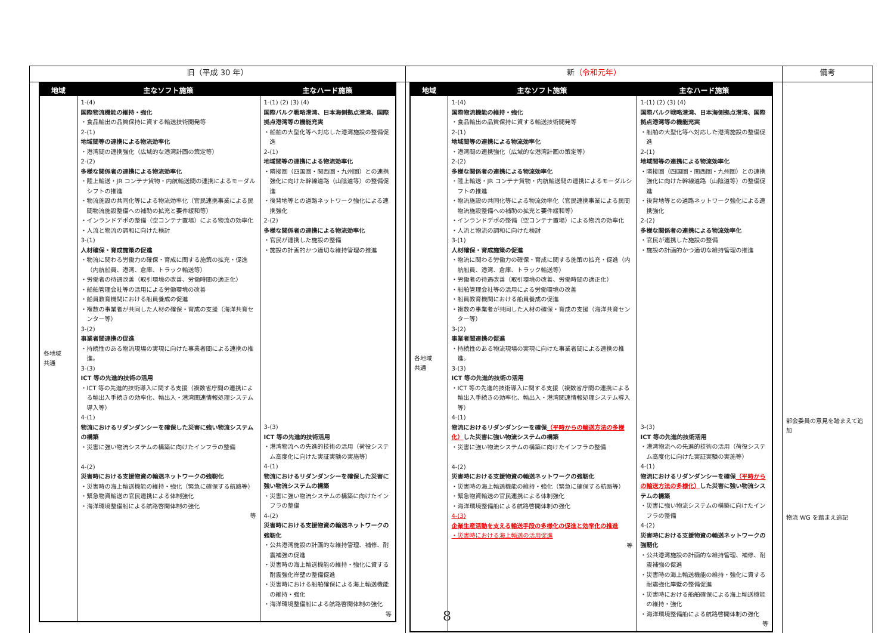| 旧（平成 30 年） | 新 （令和元年） | 備考 |
| --- | --- | --- |
| / 地域 / 主なソフト施策 / 主なハード施策 / / --- / --- / --- / / 各地域 共通 / 1-(4) 国際物流機能の維持・強化 ・食品輸出の品質保持に資する輸送技術開発等 2-(1) 地域間等の連携による物流効率化 ・港湾間の連携強化（広域的な港湾計画の策定等） 2-(2) 多様な関係者の連携による物流効率化 ・陸上輸送・JR コンテナ貨物・内航輸送間の連携によるモーダルシフトの推進 ・物流施設の共同化等による物流効率化（官民連携事業による民間物流施設整備への補助の拡充と要件緩和等） ・インランドデポの整備（空コンテナ置場）による物流の効率化 ・人流と物流の調和に向けた検討 3-(1) 人材確保・育成施策の促進 ・物流に関わる労働力の確保・育成に関する施策の拡充・促進（内航船員、港湾、倉庫、トラック輸送等） ・労働者の待遇改善（取引環境の改善、労働時間の適正化） ・船舶管理会社等の活用による労働環境の改善 ・船員教育機関における船員養成の促進 ・複数の事業者が共同した人材の確保・育成の支援（海洋共育センター等） 3-(2) 事業者間連携の促進 ・持続性のある物流現場の実現に向けた事業者間による連携の推進。 3-(3) ICT 等の先進的技術の活用 ・ICT 等の先進的技術導入に関する支援（複数省庁間の連携による輸出入手続きの効率化、輸出入・港湾関連情報処理システム導入等） 4-(1) 物流におけるリダンダンシーを確保した災害に強い物流システムの構築 ・災害に強い物流システムの構築に向けたインフラの整備 4-(2) 災害時における支援物資の輸送ネットワークの強靭化 ・災害時の海上輸送機能の維持・強化（緊急に確保する航路等） ・緊急物資輸送の官民連携による体制強化 ・海洋環境整備船による航路啓開体制の強化 等 / 1-(1) (2) (3) (4) 国際バルク戦略港湾、日本海側拠点港湾、国際拠点港湾等の機能充実 ・船舶の大型化等へ対応した港湾施設の整備促進 2-(1) 地域間等の連携による物流効率化 ・隣接圏（四国圏・関西圏・九州圏）との連携強化に向けた幹線道路（山陰道等）の整備促進 ・後背地等との道路ネットワーク強化による連携強化 2-(2) 多様な関係者の連携による物流効率化 ・官民が連携した施設の整備 ・施設の計画的かつ適切な維持管理の推進 3-(3) ICT 等の先進的技術活用 ・港湾物流への先進的技術の活用（荷役システム高度化に向けた実証実験の実施等） 4-(1) 物流におけるリダンダンシーを確保した災害に強い物流システムの構築 ・災害に強い物流システムの構築に向けたインフラの整備 4-(2) 災害時における支援物資の輸送ネットワークの強靭化 ・公共港湾施設の計画的な維持管理、補修、耐震補強の促進 ・災害時の海上輸送機能の維持・強化に資する耐震強化岸壁の整備促進 ・災害時における船舶確保による海上輸送機能の維持・強化 ・海洋環境整備船による航路啓開体制の強化 等 / | / 地域 / 主なソフト施策 / 主なハード施策 / / --- / --- / --- / / 各地域 共通 / 1-(4) 国際物流機能の維持・強化 ・食品輸出の品質保持に資する輸送技術開発等 2-(1) 地域間等の連携による物流効率化 ・港湾間の連携強化（広域的な港湾計画の策定等） 2-(2) 多様な関係者の連携による物流効率化 ・陸上輸送・JR コンテナ貨物・内航輸送間の連携によるモーダルシフトの推進 ・物流施設の共同化等による物流効率化（官民連携事業による民間物流施設整備への補助の拡充と要件緩和等） ・インランドデポの整備（空コンテナ置場）による物流の効率化 ・人流と物流の調和に向けた検討 3-(1) 人材確保・育成施策の促進 ・物流に関わる労働力の確保・育成に関する施策の拡充・促進（内航船員、港湾、倉庫、トラック輸送等） ・労働者の待遇改善（取引環境の改善、労働時間の適正化） ・船舶管理会社等の活用による労働環境の改善 ・船員教育機関における船員養成の促進 ・複数の事業者が共同した人材の確保・育成の支援（海洋共育センター等） 3-(2) 事業者間連携の促進 ・持続性のある物流現場の実現に向けた事業者間による連携の推進。 3-(3) ICT 等の先進的技術の活用 ・ICT 等の先進的技術導入に関する支援（複数省庁間の連携による輸出入手続きの効率化、輸出入・港湾関連情報処理システム導入等） 4-(1) 物流におけるリダンダンシーを確保 （平時からの輸送方法の多様化） した災害に強い物流システムの構築 ・災害に強い物流システムの構築に向けたインフラの整備 4-(2) 災害時における支援物資の輸送ネットワークの強靭化 ・災害時の海上輸送機能の維持・強化（緊急に確保する航路等） ・緊急物資輸送の官民連携による体制強化 ・海洋環境整備船による航路啓開体制の強化 4-(3) 企業生産活動を支える輸送手段の多様化の促進と効率化の推進 ・災害時における海上輸送の活用促進 等 / 1-(1) (2) (3) (4) 国際バルク戦略港湾、日本海側拠点港湾、国際拠点港湾等の機能充実 ・船舶の大型化等へ対応した港湾施設の整備促進 2-(1) 地域間等の連携による物流効率化 ・隣接圏（四国圏・関西圏・九州圏）との連携強化に向けた幹線道路（山陰道等）の整備促進 ・後背地等との道路ネットワーク強化による連携強化 2-(2) 多様な関係者の連携による物流効率化 ・官民が連携した施設の整備 ・施設の計画的かつ適切な維持管理の推進 3-(3) ICT 等の先進的技術活用 ・港湾物流への先進的技術の活用（荷役システム高度化に向けた実証実験の実施等） 4-(1) 物流におけるリダンダンシーを確保 （平時からの輸送方法の多様化） した災害に強い物流システムの構築 ・災害に強い物流システムの構築に向けたインフラの整備 4-(2) 災害時における支援物資の輸送ネットワークの強靭化 ・公共港湾施設の計画的な維持管理、補修、耐震補強の促進 ・災害時の海上輸送機能の維持・強化に資する耐震強化岸壁の整備促進 ・災害時における船舶確保による海上輸送機能の維持・強化 ・海洋環境整備船による航路啓開体制の強化 等 / | 部会委員の意見を踏まえて追加 物流 WG を踏まえ追記 |
8